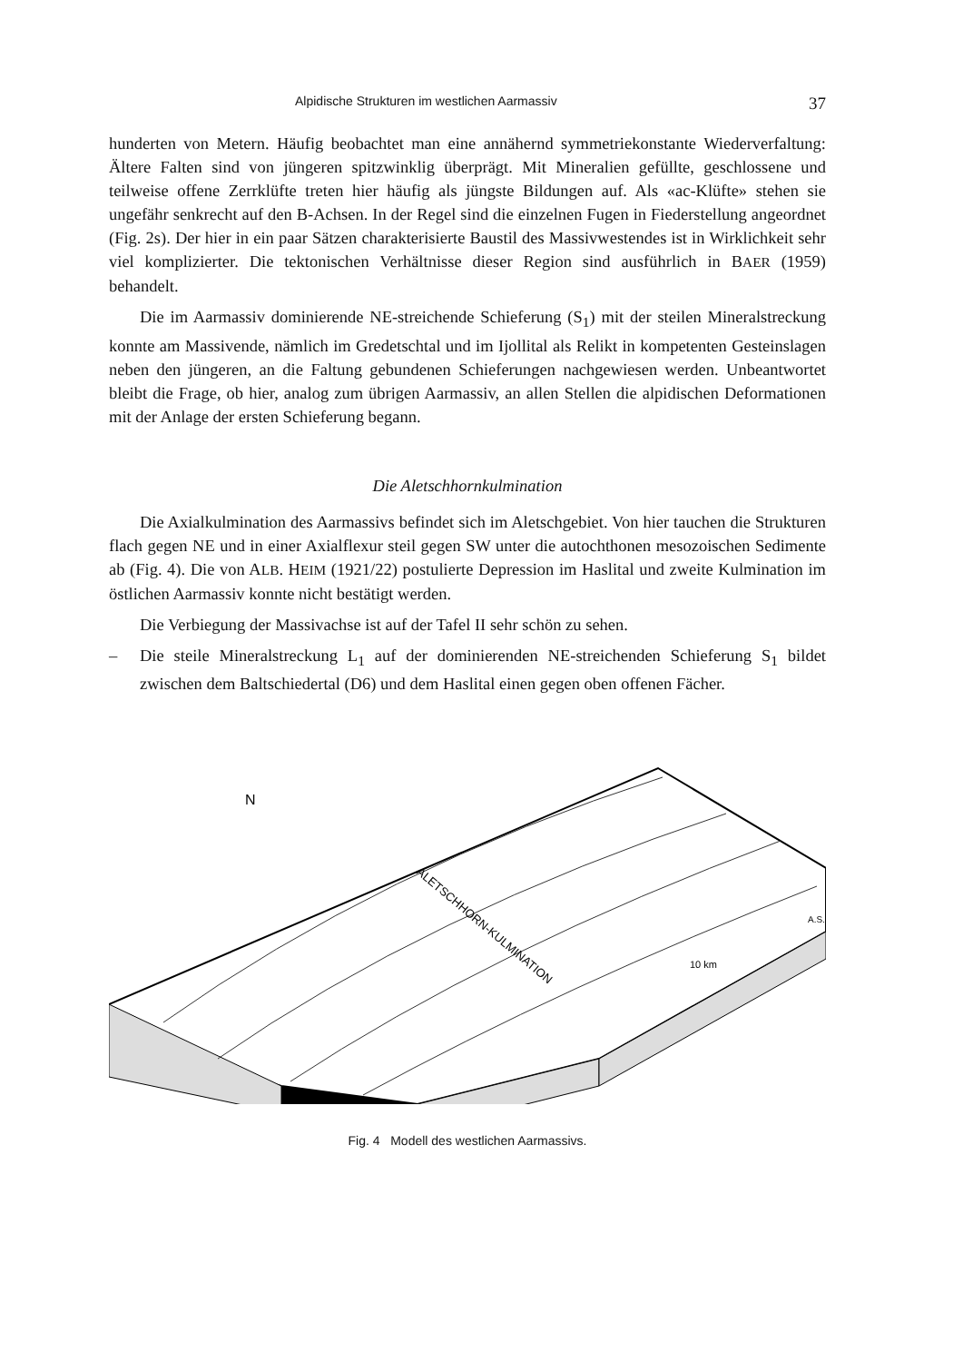Alpidische Strukturen im westlichen Aarmassiv 37
hunderten von Metern. Häufig beobachtet man eine annähernd symmetriekonstante Wiederverfaltung: Ältere Falten sind von jüngeren spitzwinklig überprägt. Mit Mineralien gefüllte, geschlossene und teilweise offene Zerrklüfte treten hier häufig als jüngste Bildungen auf. Als «ac-Klüfte» stehen sie ungefähr senkrecht auf den B-Achsen. In der Regel sind die einzelnen Fugen in Fiederstellung angeordnet (Fig. 2s). Der hier in ein paar Sätzen charakterisierte Baustil des Massivwestendes ist in Wirklichkeit sehr viel komplizierter. Die tektonischen Verhältnisse dieser Region sind ausführlich in BAER (1959) behandelt.
Die im Aarmassiv dominierende NE-streichende Schieferung (S<sub>1</sub>) mit der steilen Mineralstreckung konnte am Massivende, nämlich im Gredetschtal und im Ijollital als Relikt in kompetenten Gesteinslagen neben den jüngeren, an die Faltung gebundenen Schieferungen nachgewiesen werden. Unbeantwortet bleibt die Frage, ob hier, analog zum übrigen Aarmassiv, an allen Stellen die alpidischen Deformationen mit der Anlage der ersten Schieferung begann.
Die Aletschhornkulmination
Die Axialkulmination des Aarmassivs befindet sich im Aletschgebiet. Von hier tauchen die Strukturen flach gegen NE und in einer Axialflexur steil gegen SW unter die autochthonen mesozoischen Sedimente ab (Fig. 4). Die von ALB. HEIM (1921/22) postulierte Depression im Haslital und zweite Kulmination im östlichen Aarmassiv konnte nicht bestätigt werden.
Die Verbiegung der Massivachse ist auf der Tafel II sehr schön zu sehen.
– Die steile Mineralstreckung L<sub>1</sub> auf der dominierenden NE-streichenden Schieferung S<sub>1</sub> bildet zwischen dem Baltschiedertal (D6) und dem Haslital einen gegen oben offenen Fächer.
N
10 km
A.S.
ALETSCHHORN-KULMINATION
Fig. 4 Modell des westlichen Aarmassivs.